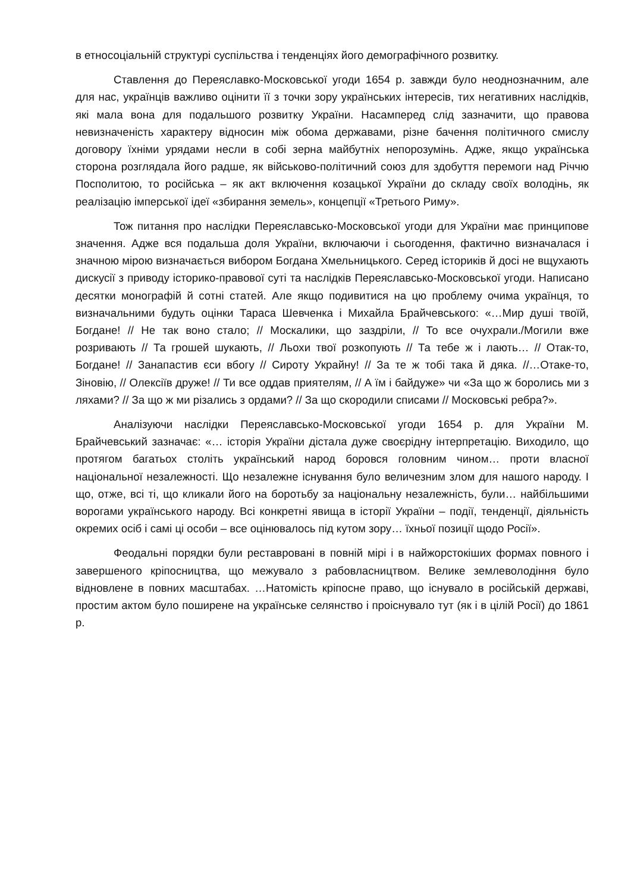в етносоціальній структурі суспільства і тенденціях його демографічного розвитку.
Ставлення до Переяславко-Московської угоди 1654 р. завжди було неоднозначним, але для нас, українців важливо оцінити її з точки зору українських інтересів, тих негативних наслідків, які мала вона для подальшого розвитку України. Насамперед слід зазначити, що правова невизначеність характеру відносин між обома державами, різне бачення політичного смислу договору їхніми урядами несли в собі зерна майбутніх непорозумінь. Адже, якщо українська сторона розглядала його радше, як військово-політичний союз для здобуття перемоги над Річчю Посполитою, то російська – як акт включення козацької України до складу своїх володінь, як реалізацію імперської ідеї «збирання земель», концепції «Третього Риму».
Тож питання про наслідки Переяславсько-Московської угоди для України має принципове значення. Адже вся подальша доля України, включаючи і сьогодення, фактично визначалася і значною мірою визначається вибором Богдана Хмельницького. Серед істориків й досі не вщухають дискусії з приводу історико-правової суті та наслідків Переяславсько-Московської угоди. Написано десятки монографій й сотні статей. Але якщо подивитися на цю проблему очима українця, то визначальними будуть оцінки Тараса Шевченка і Михайла Брайчевського: «…Мир душі твоїй, Богдане! // Не так воно стало; // Москалики, що заздріли, // То все очухрали./Могили вже розривають // Та грошей шукають, // Льохи твої розкопують // Та тебе ж і лають… // Отак-то, Богдане! // Занапастив єси вбогу // Сироту Украйну! // За те ж тобі така й дяка. //…Отаке-то, Зіновію, // Олексіїв друже! // Ти все оддав приятелям, // А їм і байдуже» чи «За що ж боролись ми з ляхами? // За що ж ми різались з ордами? // За що скородили списами // Московські ребра?».
Аналізуючи наслідки Переяславсько-Московської угоди 1654 р. для України М. Брайчевський зазначає: «… історія України дістала дуже своєрідну інтерпретацію. Виходило, що протягом багатьох століть український народ боровся головним чином… проти власної національної незалежності. Що незалежне існування було величезним злом для нашого народу. І що, отже, всі ті, що кликали його на боротьбу за національну незалежність, були… найбільшими ворогами українського народу. Всі конкретні явища в історії України – події, тенденції, діяльність окремих осіб і самі ці особи – все оцінювалось під кутом зору… їхньої позиції щодо Росії».
Феодальні порядки були реставровані в повній мірі і в найжорстокіших формах повного і завершеного кріпосництва, що межувало з рабовласництвом. Велике землеволодіння було відновлене в повних масштабах. …Натомість кріпосне право, що існувало в російській державі, простим актом було поширене на українське селянство і проіснувало тут (як і в цілій Росії) до 1861 р.